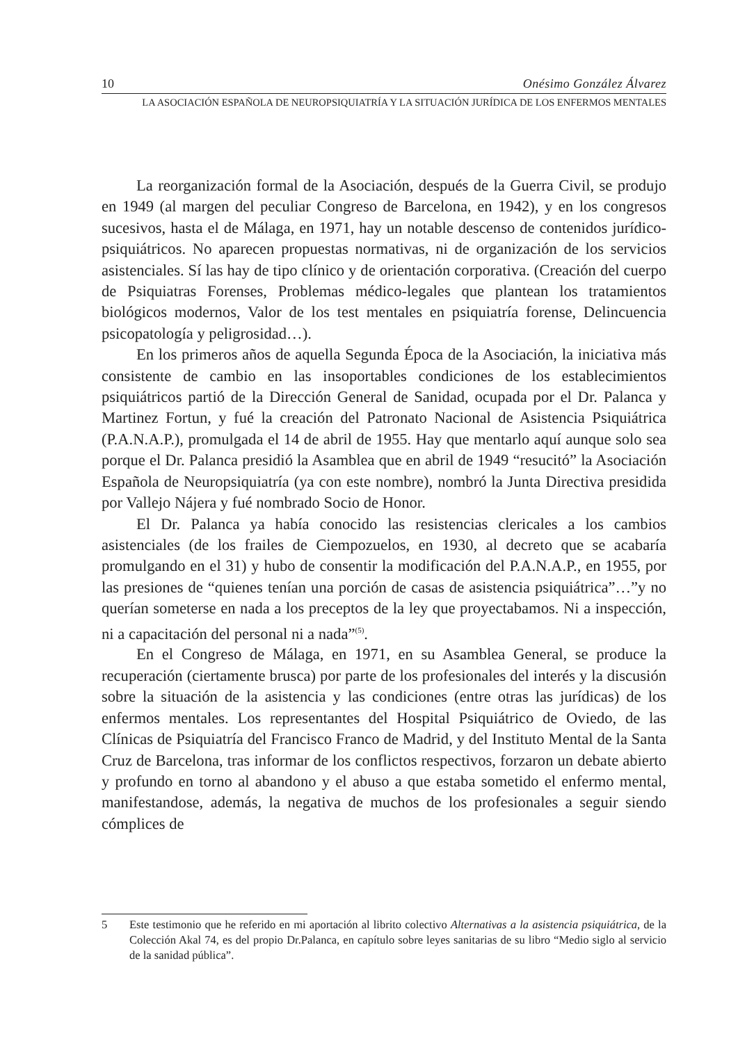10 Onésimo González Álvarez
LA ASOCIACIÓN ESPAÑOLA DE NEUROPSIQUIATRÍA Y LA SITUACIÓN JURÍDICA DE LOS ENFERMOS MENTALES
La reorganización formal de la Asociación, después de la Guerra Civil, se produjo en 1949 (al margen del peculiar Congreso de Barcelona, en 1942), y en los congresos sucesivos, hasta el de Málaga, en 1971, hay un notable descenso de contenidos jurídico-psiquiátricos. No aparecen propuestas normativas, ni de organización de los servicios asistenciales. Sí las hay de tipo clínico y de orientación corporativa. (Creación del cuerpo de Psiquiatras Forenses, Problemas médico-legales que plantean los tratamientos biológicos modernos, Valor de los test mentales en psiquiatría forense, Delincuencia psicopatología y peligrosidad…).
En los primeros años de aquella Segunda Época de la Asociación, la iniciativa más consistente de cambio en las insoportables condiciones de los establecimientos psiquiátricos partió de la Dirección General de Sanidad, ocupada por el Dr. Palanca y Martinez Fortun, y fué la creación del Patronato Nacional de Asistencia Psiquiátrica (P.A.N.A.P.), promulgada el 14 de abril de 1955. Hay que mentarlo aquí aunque solo sea porque el Dr. Palanca presidió la Asamblea que en abril de 1949 “resucitó” la Asociación Española de Neuropsiquiatría (ya con este nombre), nombró la Junta Directiva presidida por Vallejo Nájera y fué nombrado Socio de Honor.
El Dr. Palanca ya había conocido las resistencias clericales a los cambios asistenciales (de los frailes de Ciempozuelos, en 1930, al decreto que se acabaría promulgando en el 31) y hubo de consentir la modificación del P.A.N.A.P., en 1955, por las presiones de “quienes tenían una porción de casas de asistencia psiquiátrica”…”y no querían someterse en nada a los preceptos de la ley que proyectabamos. Ni a inspección, ni a capacitación del personal ni a nada”<sup>(5)</sup>.
En el Congreso de Málaga, en 1971, en su Asamblea General, se produce la recuperación (ciertamente brusca) por parte de los profesionales del interés y la discusión sobre la situación de la asistencia y las condiciones (entre otras las jurídicas) de los enfermos mentales. Los representantes del Hospital Psiquiátrico de Oviedo, de las Clínicas de Psiquiatría del Francisco Franco de Madrid, y del Instituto Mental de la Santa Cruz de Barcelona, tras informar de los conflictos respectivos, forzaron un debate abierto y profundo en torno al abandono y el abuso a que estaba sometido el enfermo mental, manifestandose, además, la negativa de muchos de los profesionales a seguir siendo cómplices de
5 Este testimonio que he referido en mi aportación al librito colectivo Alternativas a la asistencia psiquiátrica, de la Colección Akal 74, es del propio Dr.Palanca, en capítulo sobre leyes sanitarias de su libro “Medio siglo al servicio de la sanidad pública”.